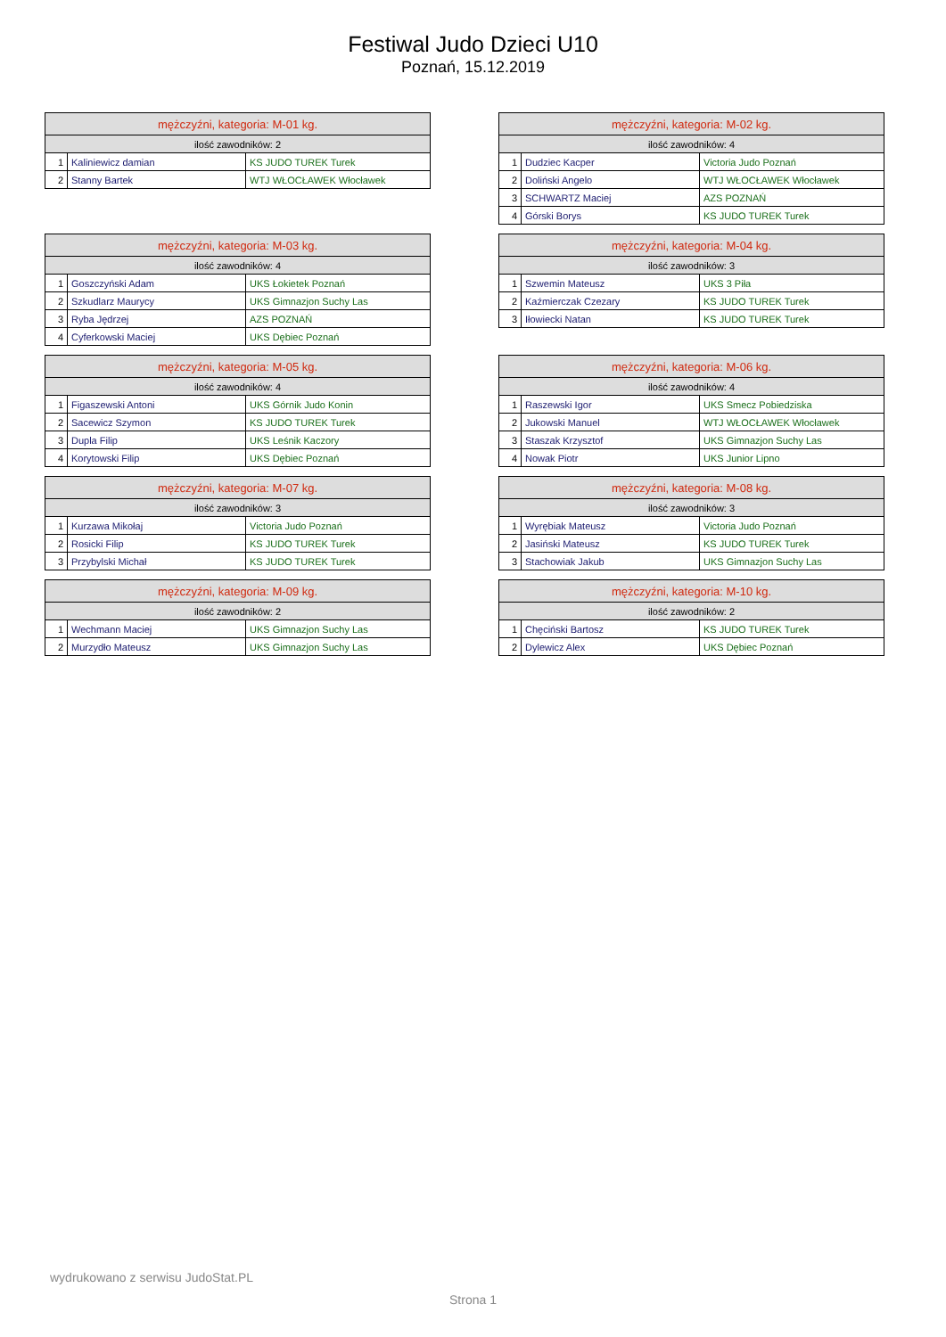Festiwal Judo Dzieci U10
Poznań, 15.12.2019
| mężczyźni, kategoria: M-01 kg. | | |
| --- | --- | --- |
| ilość zawodników: 2 | | |
| 1 | Kaliniewicz damian | KS JUDO TUREK Turek |
| 2 | Stanny Bartek | WTJ WŁOCŁAWEK Włocławek |
| mężczyźni, kategoria: M-02 kg. | | |
| --- | --- | --- |
| ilość zawodników: 4 | | |
| 1 | Dudziec Kacper | Victoria Judo Poznań |
| 2 | Doliński Angelo | WTJ WŁOCŁAWEK Włocławek |
| 3 | SCHWARTZ Maciej | AZS POZNAŃ |
| 4 | Górski Borys | KS JUDO TUREK Turek |
| mężczyźni, kategoria: M-03 kg. | | |
| --- | --- | --- |
| ilość zawodników: 4 | | |
| 1 | Goszczyński Adam | UKS Łokietek Poznań |
| 2 | Szkudlarz Maurycy | UKS Gimnazjon Suchy Las |
| 3 | Ryba Jędrzej | AZS POZNAŃ |
| 4 | Cyferkowski Maciej | UKS Dębiec Poznań |
| mężczyźni, kategoria: M-04 kg. | | |
| --- | --- | --- |
| ilość zawodników: 3 | | |
| 1 | Szwemin Mateusz | UKS 3 Piła |
| 2 | Kaźmierczak Czezary | KS JUDO TUREK Turek |
| 3 | Iłowiecki Natan | KS JUDO TUREK Turek |
| mężczyźni, kategoria: M-05 kg. | | |
| --- | --- | --- |
| ilość zawodników: 4 | | |
| 1 | Figaszewski Antoni | UKS Górnik Judo Konin |
| 2 | Sacewicz Szymon | KS JUDO TUREK Turek |
| 3 | Dupla Filip | UKS Leśnik Kaczory |
| 4 | Korytowski Filip | UKS Dębiec Poznań |
| mężczyźni, kategoria: M-06 kg. | | |
| --- | --- | --- |
| ilość zawodników: 4 | | |
| 1 | Raszewski Igor | UKS Smecz Pobiedziska |
| 2 | Jukowski Manuel | WTJ WŁOCŁAWEK Włocławek |
| 3 | Staszak Krzysztof | UKS Gimnazjon Suchy Las |
| 4 | Nowak Piotr | UKS Junior Lipno |
| mężczyźni, kategoria: M-07 kg. | | |
| --- | --- | --- |
| ilość zawodników: 3 | | |
| 1 | Kurzawa Mikołaj | Victoria Judo Poznań |
| 2 | Rosicki Filip | KS JUDO TUREK Turek |
| 3 | Przybylski Michał | KS JUDO TUREK Turek |
| mężczyźni, kategoria: M-08 kg. | | |
| --- | --- | --- |
| ilość zawodników: 3 | | |
| 1 | Wyrębiak Mateusz | Victoria Judo Poznań |
| 2 | Jasiński Mateusz | KS JUDO TUREK Turek |
| 3 | Stachowiak Jakub | UKS Gimnazjon Suchy Las |
| mężczyźni, kategoria: M-09 kg. | | |
| --- | --- | --- |
| ilość zawodników: 2 | | |
| 1 | Wechmann Maciej | UKS Gimnazjon Suchy Las |
| 2 | Murzydło Mateusz | UKS Gimnazjon Suchy Las |
| mężczyźni, kategoria: M-10 kg. | | |
| --- | --- | --- |
| ilość zawodników: 2 | | |
| 1 | Chęciński Bartosz | KS JUDO TUREK Turek |
| 2 | Dylewicz Alex | UKS Dębiec Poznań |
wydrukowano z serwisu JudoStat.PL
Strona 1